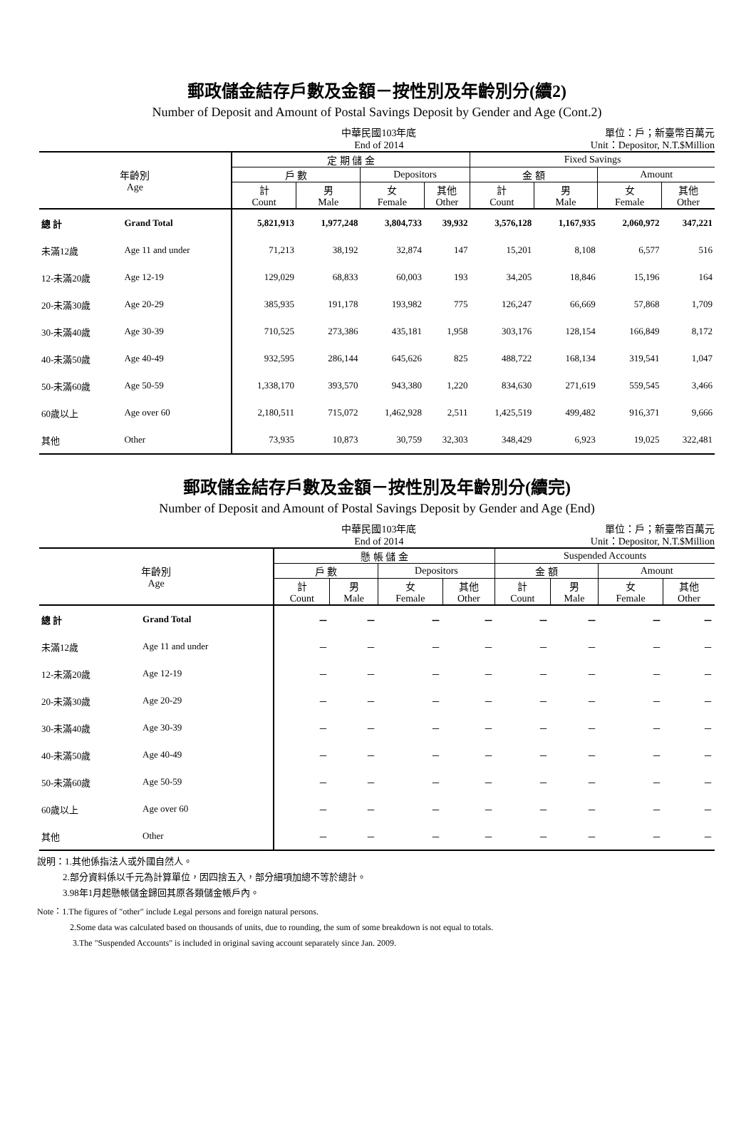郵政儲金結存戶數及金額－按性別及年齡別分(續2)
Number of Deposit and Amount of Postal Savings Deposit by Gender and Age (Cont.2)
中華民國103年底
End of 2014
單位：戶；新臺幣百萬元
Unit：Depositor, N.T.$Million
| 年齡別 Age | | 定 期 儲 金 | | | | Fixed Savings | | | |
| --- | --- | --- | --- | --- | --- | --- | --- | --- | --- |
| | | 戶 數 | | Depositors | | 金 額 | | Amount | |
| | | 計 Count | 男 Male | 女 Female | 其他 Other | 計 Count | 男 Male | 女 Female | 其他 Other |
| 總 計 | Grand Total | 5,821,913 | 1,977,248 | 3,804,733 | 39,932 | 3,576,128 | 1,167,935 | 2,060,972 | 347,221 |
| 未滿12歲 | Age 11 and under | 71,213 | 38,192 | 32,874 | 147 | 15,201 | 8,108 | 6,577 | 516 |
| 12-未滿20歲 | Age 12-19 | 129,029 | 68,833 | 60,003 | 193 | 34,205 | 18,846 | 15,196 | 164 |
| 20-未滿30歲 | Age 20-29 | 385,935 | 191,178 | 193,982 | 775 | 126,247 | 66,669 | 57,868 | 1,709 |
| 30-未滿40歲 | Age 30-39 | 710,525 | 273,386 | 435,181 | 1,958 | 303,176 | 128,154 | 166,849 | 8,172 |
| 40-未滿50歲 | Age 40-49 | 932,595 | 286,144 | 645,626 | 825 | 488,722 | 168,134 | 319,541 | 1,047 |
| 50-未滿60歲 | Age 50-59 | 1,338,170 | 393,570 | 943,380 | 1,220 | 834,630 | 271,619 | 559,545 | 3,466 |
| 60歲以上 | Age over 60 | 2,180,511 | 715,072 | 1,462,928 | 2,511 | 1,425,519 | 499,482 | 916,371 | 9,666 |
| 其他 | Other | 73,935 | 10,873 | 30,759 | 32,303 | 348,429 | 6,923 | 19,025 | 322,481 |
郵政儲金結存戶數及金額－按性別及年齡別分(續完)
Number of Deposit and Amount of Postal Savings Deposit by Gender and Age (End)
中華民國103年底
End of 2014
單位：戶；新臺幣百萬元
Unit：Depositor, N.T.$Million
| 年齡別 Age | | 懸 帳 儲 金 | | | | Suspended Accounts | | | |
| --- | --- | --- | --- | --- | --- | --- | --- | --- | --- |
| | | 戶 數 | | Depositors | | 金 額 | | Amount | |
| | | 計 Count | 男 Male | 女 Female | 其他 Other | 計 Count | 男 Male | 女 Female | 其他 Other |
| 總 計 | Grand Total | － | － | － | － | － | － | － | － |
| 未滿12歲 | Age 11 and under | － | － | － | － | － | － | － | － |
| 12-未滿20歲 | Age 12-19 | － | － | － | － | － | － | － | － |
| 20-未滿30歲 | Age 20-29 | － | － | － | － | － | － | － | － |
| 30-未滿40歲 | Age 30-39 | － | － | － | － | － | － | － | － |
| 40-未滿50歲 | Age 40-49 | － | － | － | － | － | － | － | － |
| 50-未滿60歲 | Age 50-59 | － | － | － | － | － | － | － | － |
| 60歲以上 | Age over 60 | － | － | － | － | － | － | － | － |
| 其他 | Other | － | － | － | － | － | － | － | － |
說明：1.其他係指法人或外國自然人。
2.部分資料係以千元為計算單位，因四捨五入，部分細項加總不等於總計。
3.98年1月起懸帳儲金歸回其原各類儲金帳戶內。
Note：1.The figures of "other" include Legal persons and foreign natural persons.
2.Some data was calculated based on thousands of units, due to rounding, the sum of some breakdown is not equal to totals.
3.The "Suspended Accounts" is included in original saving account separately since Jan. 2009.